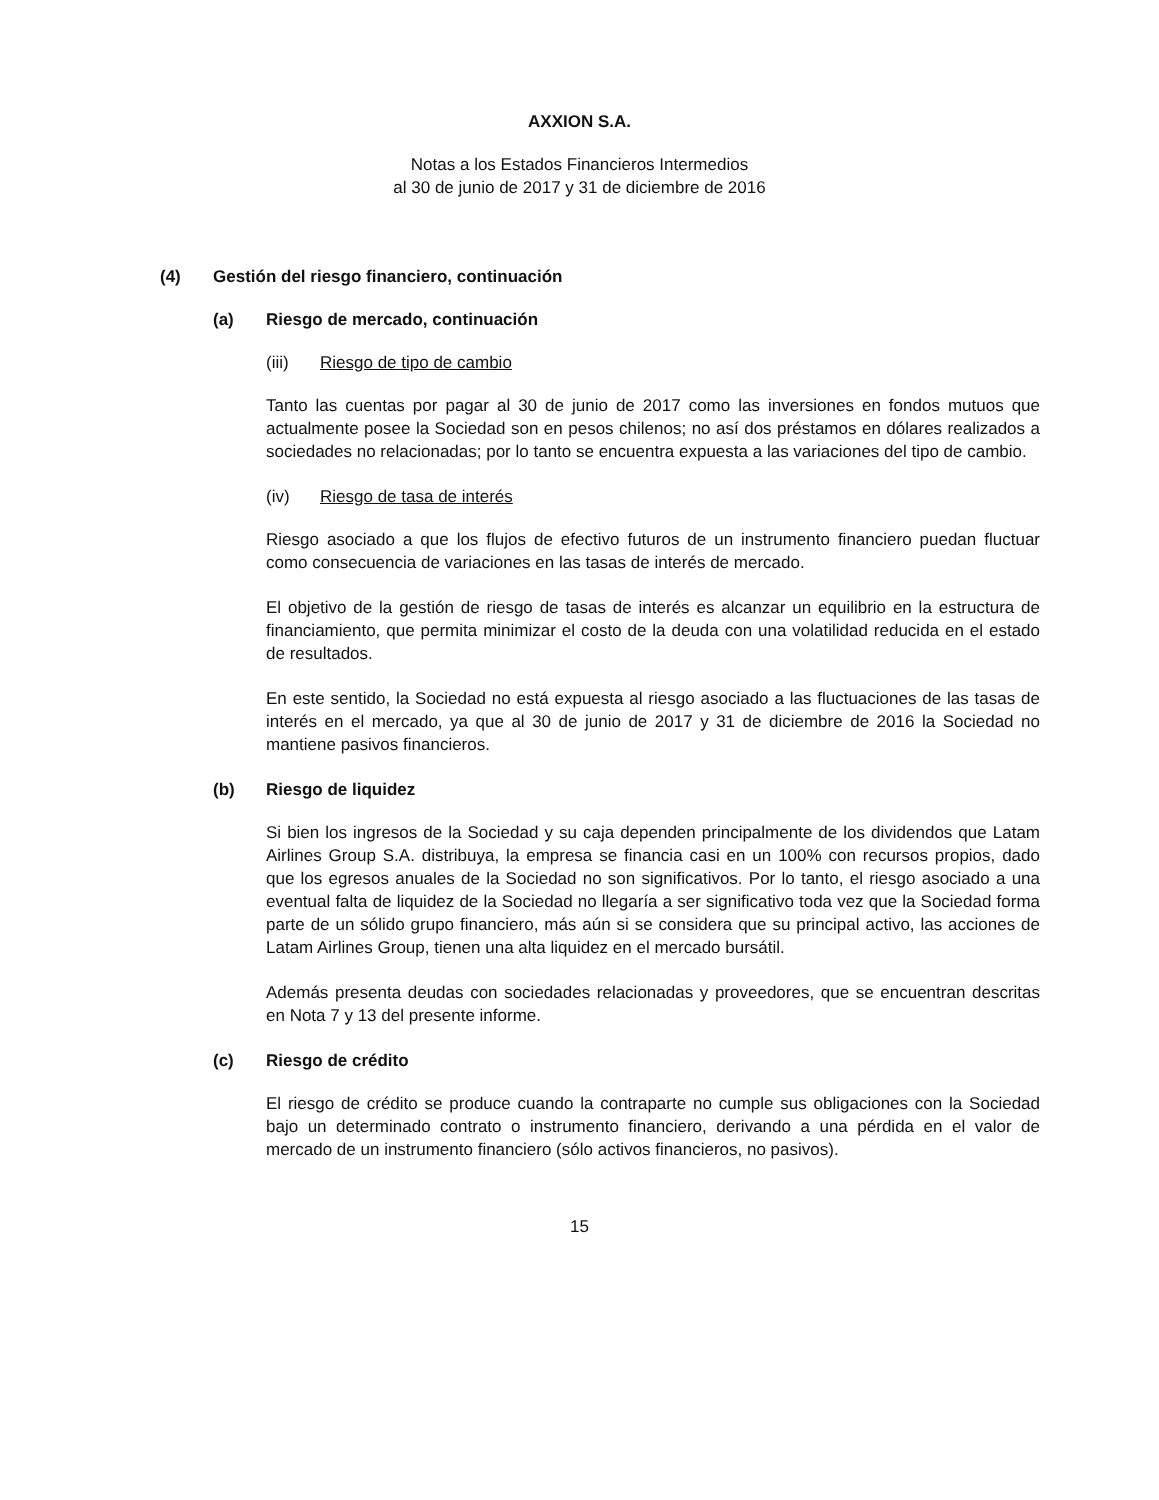AXXION S.A.
Notas a los Estados Financieros Intermedios
al 30 de junio de 2017 y 31 de diciembre de 2016
(4) Gestión del riesgo financiero, continuación
(a) Riesgo de mercado, continuación
(iii) Riesgo de tipo de cambio
Tanto las cuentas por pagar al 30 de junio de 2017 como las inversiones en fondos mutuos que actualmente posee la Sociedad son en pesos chilenos; no así dos préstamos en dólares realizados a sociedades no relacionadas; por lo tanto se encuentra expuesta a las variaciones del tipo de cambio.
(iv) Riesgo de tasa de interés
Riesgo asociado a que los flujos de efectivo futuros de un instrumento financiero puedan fluctuar como consecuencia de variaciones en las tasas de interés de mercado.
El objetivo de la gestión de riesgo de tasas de interés es alcanzar un equilibrio en la estructura de financiamiento, que permita minimizar el costo de la deuda con una volatilidad reducida en el estado de resultados.
En este sentido, la Sociedad no está expuesta al riesgo asociado a las fluctuaciones de las tasas de interés en el mercado, ya que al 30 de junio de 2017 y 31 de diciembre de 2016 la Sociedad no mantiene pasivos financieros.
(b) Riesgo de liquidez
Si bien los ingresos de la Sociedad y su caja dependen principalmente de los dividendos que Latam Airlines Group S.A. distribuya, la empresa se financia casi en un 100% con recursos propios, dado que los egresos anuales de la Sociedad no son significativos. Por lo tanto, el riesgo asociado a una eventual falta de liquidez de la Sociedad no llegaría a ser significativo toda vez que la Sociedad forma parte de un sólido grupo financiero, más aún si se considera que su principal activo, las acciones de Latam Airlines Group, tienen una alta liquidez en el mercado bursátil.
Además presenta deudas con sociedades relacionadas y proveedores, que se encuentran descritas en Nota 7 y 13 del presente informe.
(c) Riesgo de crédito
El riesgo de crédito se produce cuando la contraparte no cumple sus obligaciones con la Sociedad bajo un determinado contrato o instrumento financiero, derivando a una pérdida en el valor de mercado de un instrumento financiero (sólo activos financieros, no pasivos).
15